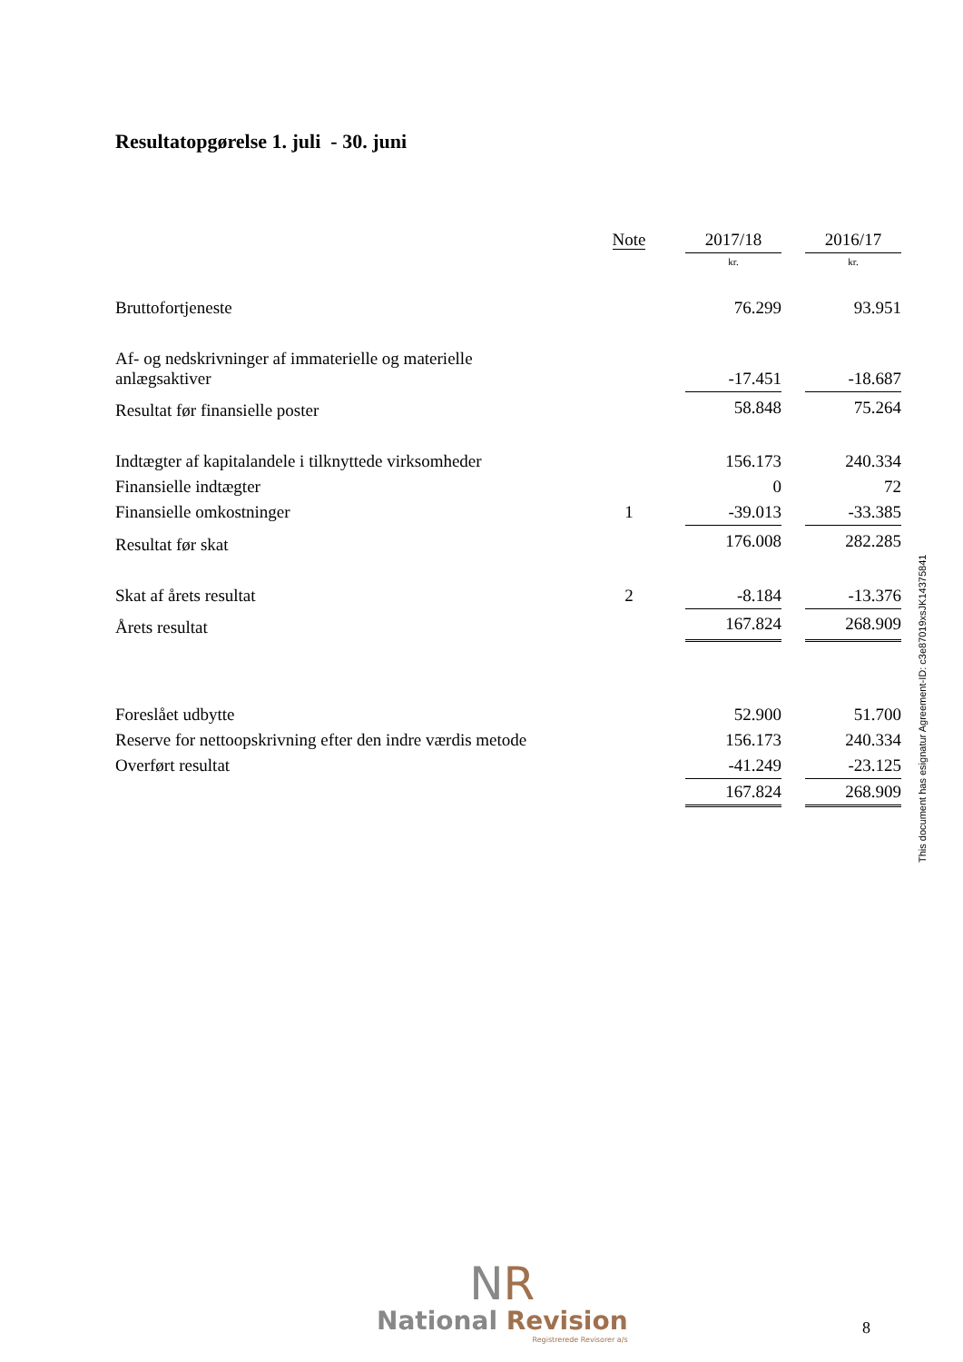Resultatopgørelse 1. juli - 30. juni
| | Note | | 2017/18 | | 2016/17 |
| | | | kr. | | kr. |
| Bruttofortjeneste | | | 76.299 | | 93.951 |
| Af- og nedskrivninger af immaterielle og materielle anlægsaktiver | | | -17.451 | | -18.687 |
| Resultat før finansielle poster | | | 58.848 | | 75.264 |
| Indtægter af kapitalandele i tilknyttede virksomheder | | | 156.173 | | 240.334 |
| Finansielle indtægter | | | 0 | | 72 |
| Finansielle omkostninger | 1 | | -39.013 | | -33.385 |
| Resultat før skat | | | 176.008 | | 282.285 |
| Skat af årets resultat | 2 | | -8.184 | | -13.376 |
| Årets resultat | | | 167.824 | | 268.909 |
| Foreslået udbytte | | | 52.900 | | 51.700 |
| Reserve for nettoopskrivning efter den indre værdis metode | | | 156.173 | | 240.334 |
| Overført resultat | | | -41.249 | | -23.125 |
| | | | 167.824 | | 268.909 |
This document has esignatur Agreement-ID: c3e87019xsJK14375841
NR
National Revision
Registrerede Revisorer a/s
8